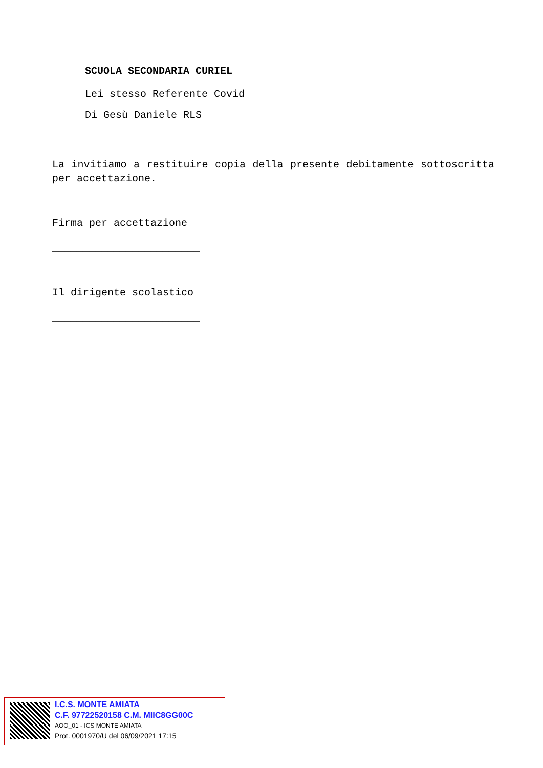SCUOLA SECONDARIA CURIEL
Lei stesso Referente Covid
Di Gesù Daniele RLS
La invitiamo a restituire copia della presente debitamente sottoscritta per accettazione.
Firma per accettazione
________________________
Il dirigente scolastico
________________________
I.C.S. MONTE AMIATA
C.F. 97722520158 C.M. MIIC8GG00C
AOO_01 - ICS MONTE AMIATA
Prot. 0001970/U del 06/09/2021 17:15